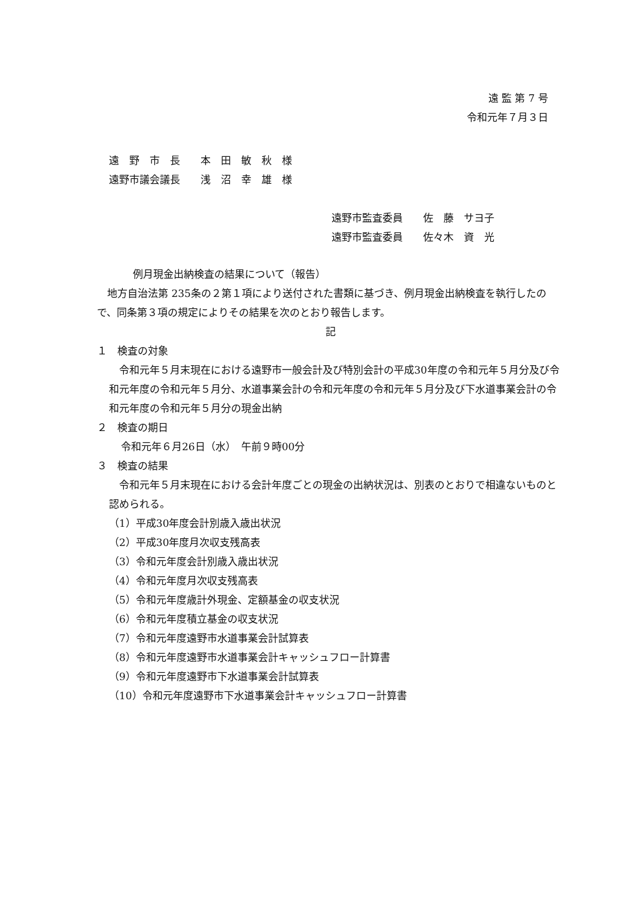遠 監 第 7 号
令和元年７月３日
遠　野　市　長　　本　田　敏　秋　様
遠野市議会議長　　浅　沼　幸　雄　様
遠野市監査委員　　佐　藤　サヨ子
遠野市監査委員　　佐々木　資　光
例月現金出納検査の結果について（報告）
　地方自治法第 235条の２第１項により送付された書類に基づき、例月現金出納検査を執行したので、同条第３項の規定によりその結果を次のとおり報告します。
記
１　検査の対象
　令和元年５月末現在における遠野市一般会計及び特別会計の平成30年度の令和元年５月分及び令和元年度の令和元年５月分、水道事業会計の令和元年度の令和元年５月分及び下水道事業会計の令和元年度の令和元年５月分の現金出納
２　検査の期日
令和元年６月26日（水）　午前９時00分
３　検査の結果
　令和元年５月末現在における会計年度ごとの現金の出納状況は、別表のとおりで相違ないものと認められる。
（1）平成30年度会計別歳入歳出状況
（2）平成30年度月次収支残高表
（3）令和元年度会計別歳入歳出状況
（4）令和元年度月次収支残高表
（5）令和元年度歳計外現金、定額基金の収支状況
（6）令和元年度積立基金の収支状況
（7）令和元年度遠野市水道事業会計試算表
（8）令和元年度遠野市水道事業会計キャッシュフロー計算書
（9）令和元年度遠野市下水道事業会計試算表
（10）令和元年度遠野市下水道事業会計キャッシュフロー計算書